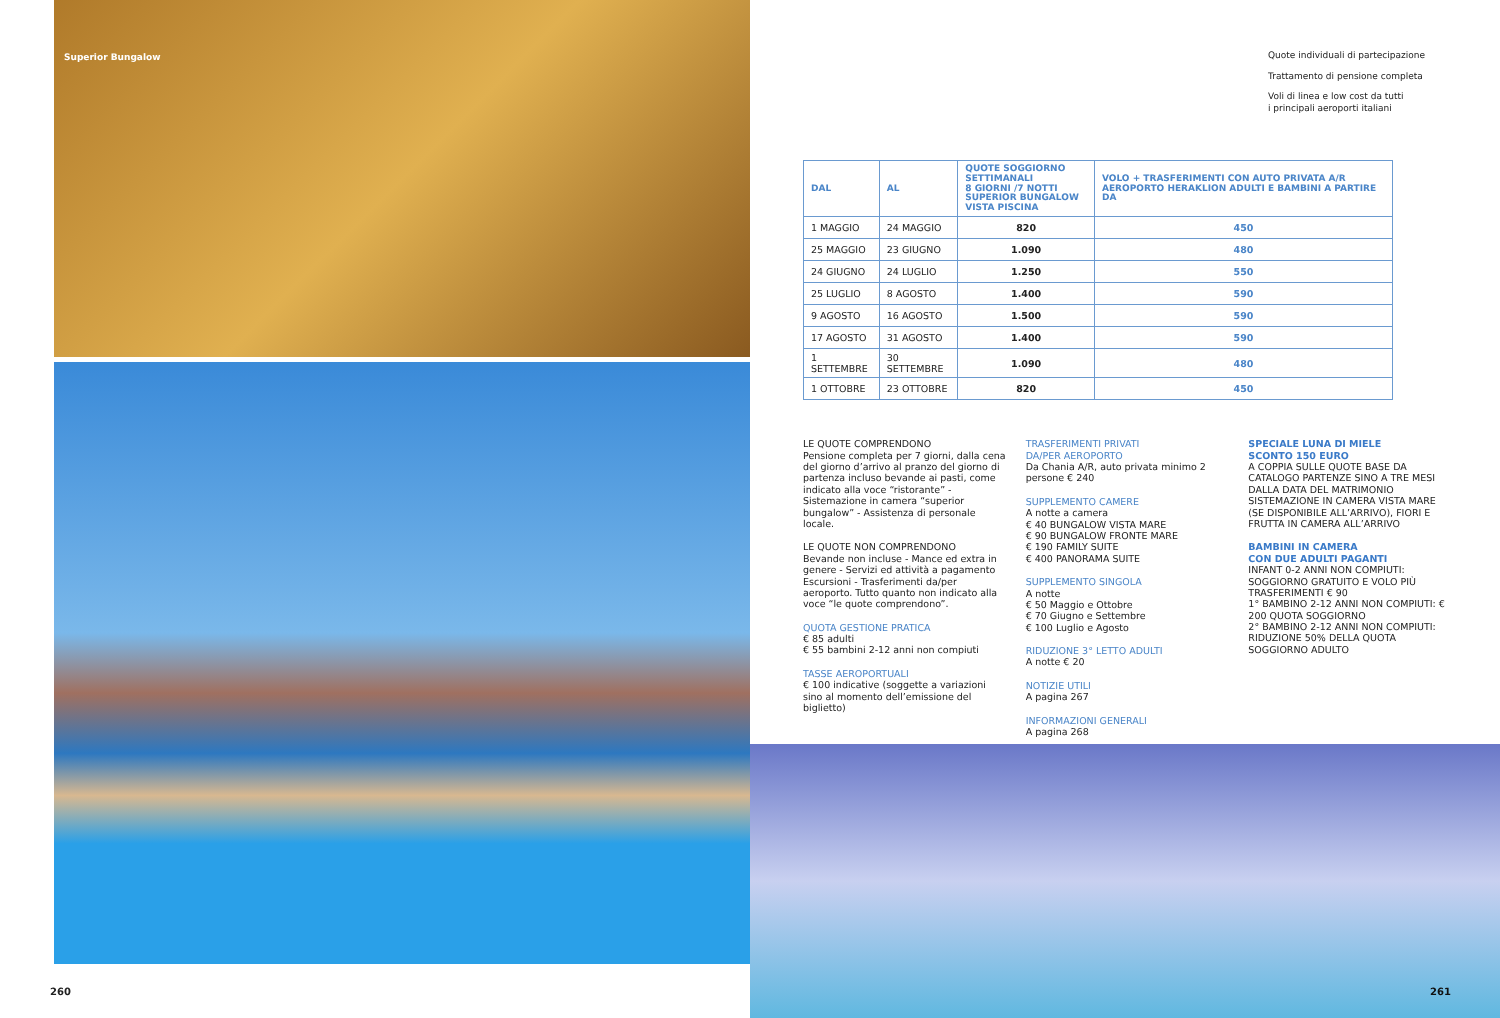Superior Bungalow
Quote individuali di partecipazione
Trattamento di pensione completa
Voli di linea e low cost da tutti
i principali aeroporti italiani
| DAL | AL | QUOTE SOGGIORNO SETTIMANALI 8 GIORNI /7 NOTTI SUPERIOR BUNGALOW VISTA PISCINA | VOLO + TRASFERIMENTI CON AUTO PRIVATA A/R AEROPORTO HERAKLION ADULTI E BAMBINI A PARTIRE DA |
| --- | --- | --- | --- |
| 1 MAGGIO | 24 MAGGIO | 820 | 450 |
| 25 MAGGIO | 23 GIUGNO | 1.090 | 480 |
| 24 GIUGNO | 24 LUGLIO | 1.250 | 550 |
| 25 LUGLIO | 8 AGOSTO | 1.400 | 590 |
| 9 AGOSTO | 16 AGOSTO | 1.500 | 590 |
| 17 AGOSTO | 31 AGOSTO | 1.400 | 590 |
| 1 SETTEMBRE | 30 SETTEMBRE | 1.090 | 480 |
| 1 OTTOBRE | 23 OTTOBRE | 820 | 450 |
LE QUOTE COMPRENDONO
Pensione completa per 7 giorni, dalla cena del giorno d’arrivo al pranzo del giorno di partenza incluso bevande ai pasti, come indicato alla voce “ristorante” - Sistemazione in camera “superior bungalow” - Assistenza di personale locale.
LE QUOTE NON COMPRENDONO
Bevande non incluse - Mance ed extra in genere - Servizi ed attività a pagamento Escursioni - Trasferimenti da/per aeroporto. Tutto quanto non indicato alla voce “le quote comprendono”.
QUOTA GESTIONE PRATICA
€ 85 adulti
€ 55 bambini 2-12 anni non compiuti
TASSE AEROPORTUALI
€ 100 indicative (soggette a variazioni sino al momento dell’emissione del biglietto)
TRASFERIMENTI PRIVATI
DA/PER AEROPORTO
Da Chania A/R, auto privata minimo 2 persone € 240
SUPPLEMENTO CAMERE
A notte a camera
€ 40 BUNGALOW VISTA MARE
€ 90 BUNGALOW FRONTE MARE
€ 190 FAMILY SUITE
€ 400 PANORAMA SUITE
SUPPLEMENTO SINGOLA
A notte
€ 50 Maggio e Ottobre
€ 70 Giugno e Settembre
€ 100 Luglio e Agosto
RIDUZIONE 3° LETTO ADULTI
A notte € 20
NOTIZIE UTILI
A pagina 267
INFORMAZIONI GENERALI
A pagina 268
SPECIALE LUNA DI MIELE
SCONTO 150 EURO
A COPPIA SULLE QUOTE BASE DA CATALOGO PARTENZE SINO A TRE MESI DALLA DATA DEL MATRIMONIO SISTEMAZIONE IN CAMERA VISTA MARE (SE DISPONIBILE ALL’ARRIVO), FIORI E FRUTTA IN CAMERA ALL’ARRIVO
BAMBINI IN CAMERA
CON DUE ADULTI PAGANTI
INFANT 0-2 ANNI NON COMPIUTI: SOGGIORNO GRATUITO E VOLO PIÙ TRASFERIMENTI € 90
1° BAMBINO 2-12 ANNI NON COMPIUTI: € 200 QUOTA SOGGIORNO
2° BAMBINO 2-12 ANNI NON COMPIUTI: RIDUZIONE 50% DELLA QUOTA SOGGIORNO ADULTO
260 261